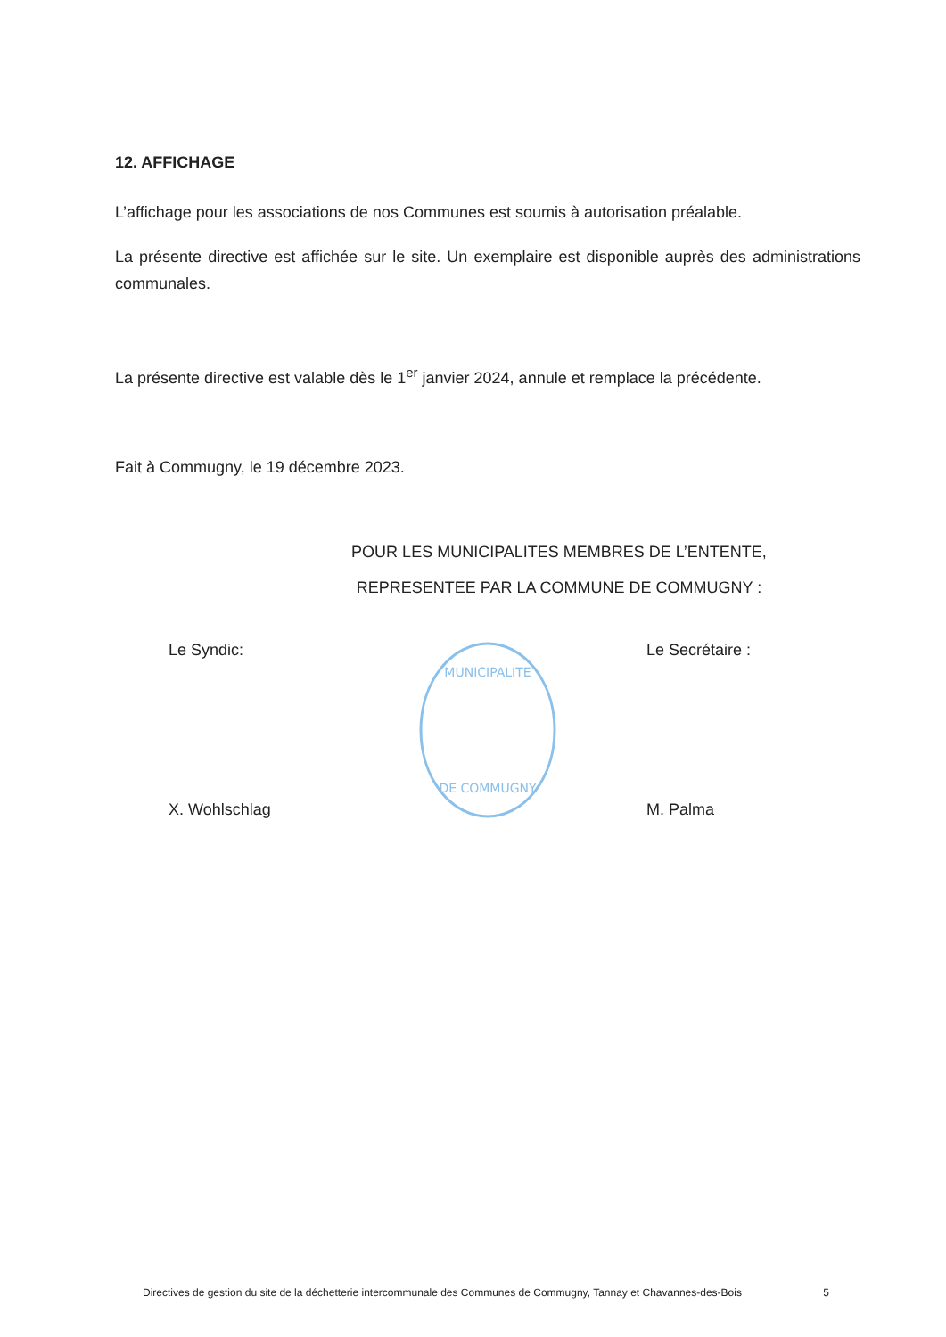12. AFFICHAGE
L’affichage pour les associations de nos Communes est soumis à autorisation préalable.
La présente directive est affichée sur le site. Un exemplaire est disponible auprès des administrations communales.
La présente directive est valable dès le 1<sup>er</sup> janvier 2024, annule et remplace la précédente.
Fait à Commugny, le 19 décembre 2023.
POUR LES MUNICIPALITES MEMBRES DE L’ENTENTE,
REPRESENTEE PAR LA COMMUNE DE COMMUGNY :
Le Syndic:
X. Wohlschlag
MUNICIPALITE
DE COMMUGNY
Le Secrétaire :
M. Palma
Directives de gestion du site de la déchetterie intercommunale des Communes de Commugny, Tannay et Chavannes-des-Bois 5